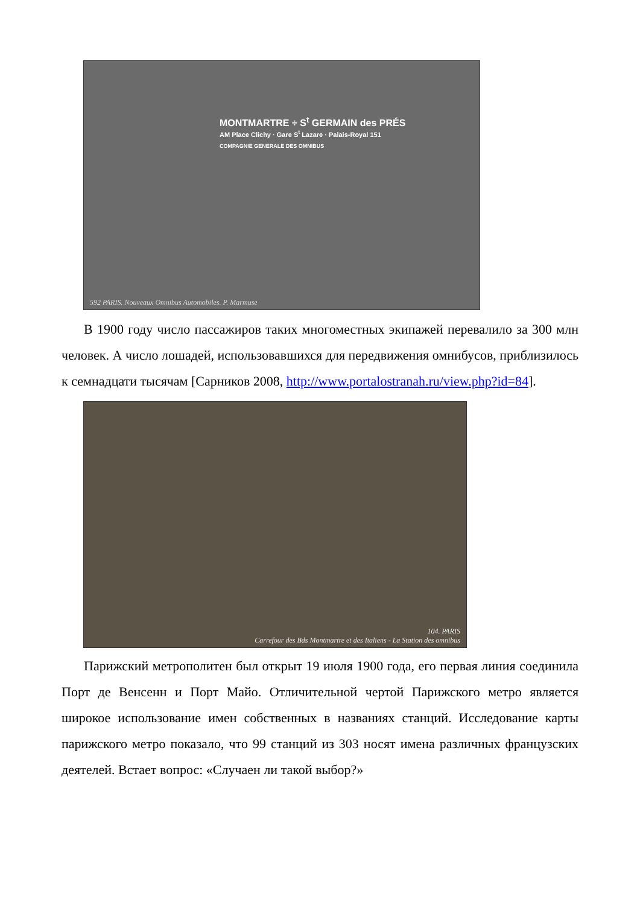MONTMARTRE ÷ S<sup>t</sup> GERMAIN des PRÉS
AM Place Clichy · Gare S<sup>t</sup> Lazare · Palais-Royal 151
COMPAGNIE GENERALE DES OMNIBUS
592 PARIS. Nouveaux Omnibus Automobiles. P. Marmuse
В 1900 году число пассажиров таких многоместных экипажей перевалило за 300 млн человек. А число лошадей, использовавшихся для передвижения омнибусов, приблизилось к семнадцати тысячам [Сарников 2008, http://www.portalostranah.ru/view.php?id=84].
104. PARIS
Carrefour des Bds Montmartre et des Italiens - La Station des omnibus
Парижский метрополитен был открыт 19 июля 1900 года, его первая линия соединила Порт де Венсенн и Порт Майо. Отличительной чертой Парижского метро является широкое использование имен собственных в названиях станций. Исследование карты парижского метро показало, что 99 станций из 303 носят имена различных французских деятелей. Встает вопрос: «Случаен ли такой выбор?»